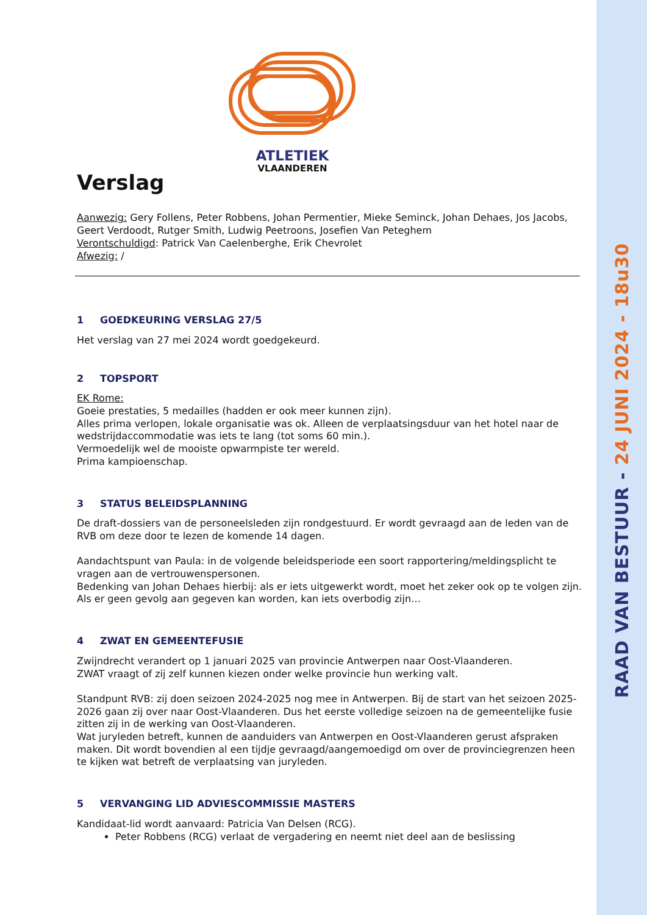ATLETIEK
VLAANDEREN
Verslag
Aanwezig: Gery Follens, Peter Robbens, Johan Permentier, Mieke Seminck, Johan Dehaes, Jos Jacobs, Geert Verdoodt, Rutger Smith, Ludwig Peetroons, Josefien Van Peteghem
Verontschuldigd: Patrick Van Caelenberghe, Erik Chevrolet
Afwezig: /
1 GOEDKEURING VERSLAG 27/5
Het verslag van 27 mei 2024 wordt goedgekeurd.
2 TOPSPORT
EK Rome:
Goeie prestaties, 5 medailles (hadden er ook meer kunnen zijn).
Alles prima verlopen, lokale organisatie was ok. Alleen de verplaatsingsduur van het hotel naar de wedstrijdaccommodatie was iets te lang (tot soms 60 min.).
Vermoedelijk wel de mooiste opwarmpiste ter wereld.
Prima kampioenschap.
3 STATUS BELEIDSPLANNING
De draft-dossiers van de personeelsleden zijn rondgestuurd. Er wordt gevraagd aan de leden van de RVB om deze door te lezen de komende 14 dagen.
Aandachtspunt van Paula: in de volgende beleidsperiode een soort rapportering/meldingsplicht te vragen aan de vertrouwenspersonen.
Bedenking van Johan Dehaes hierbij: als er iets uitgewerkt wordt, moet het zeker ook op te volgen zijn. Als er geen gevolg aan gegeven kan worden, kan iets overbodig zijn…
4 ZWAT EN GEMEENTEFUSIE
Zwijndrecht verandert op 1 januari 2025 van provincie Antwerpen naar Oost-Vlaanderen.
ZWAT vraagt of zij zelf kunnen kiezen onder welke provincie hun werking valt.
Standpunt RVB: zij doen seizoen 2024-2025 nog mee in Antwerpen. Bij de start van het seizoen 2025-2026 gaan zij over naar Oost-Vlaanderen. Dus het eerste volledige seizoen na de gemeentelijke fusie zitten zij in de werking van Oost-Vlaanderen.
Wat juryleden betreft, kunnen de aanduiders van Antwerpen en Oost-Vlaanderen gerust afspraken maken. Dit wordt bovendien al een tijdje gevraagd/aangemoedigd om over de provinciegrenzen heen te kijken wat betreft de verplaatsing van juryleden.
5 VERVANGING LID ADVIESCOMMISSIE MASTERS
Kandidaat-lid wordt aanvaard: Patricia Van Delsen (RCG).
Peter Robbens (RCG) verlaat de vergadering en neemt niet deel aan de beslissing
RAAD VAN BESTUUR - 24 JUNI 2024 - 18u30